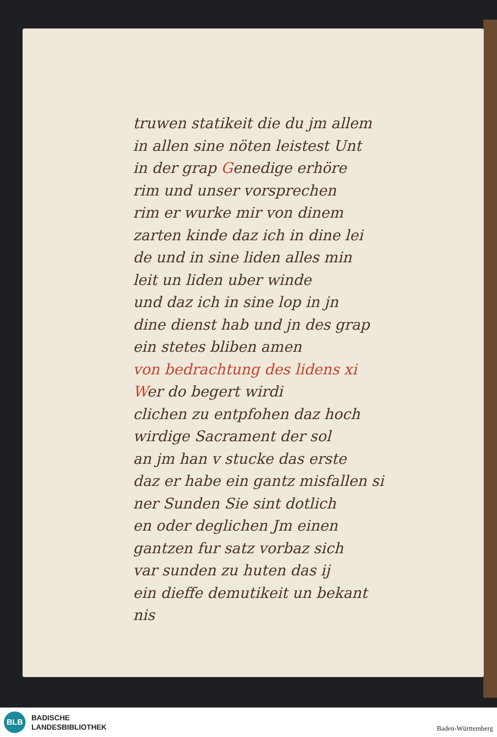truwen statikeit die du jm allem
in allen sine nöten leistest Unt
in der grap Genedige erhöre
rim und unser vorsprechen
rim er wurke mir von dinem
zarten kinde daz ich in dine lei
de und in sine liden alles min
leit un liden uber winde
und daz ich in sine lop in jn
dine dienst hab und jn des grap
ein stetes bliben amen
von bedrachtung des lidens xi
Wer do begert wirdi
clichen zu entpfohen daz hoch
wirdige Sacrament der sol
an jm han v stucke das erste
daz er habe ein gantz misfallen si
ner Sunden Sie sint dotlich
en oder deglichen Jm einen
gantzen fur satz vorbaz sich
var sunden zu huten das ij
ein dieffe demutikeit un bekant
nis
BLB
BADISCHE
LANDESBIBLIOTHEK
Baden-Württemberg